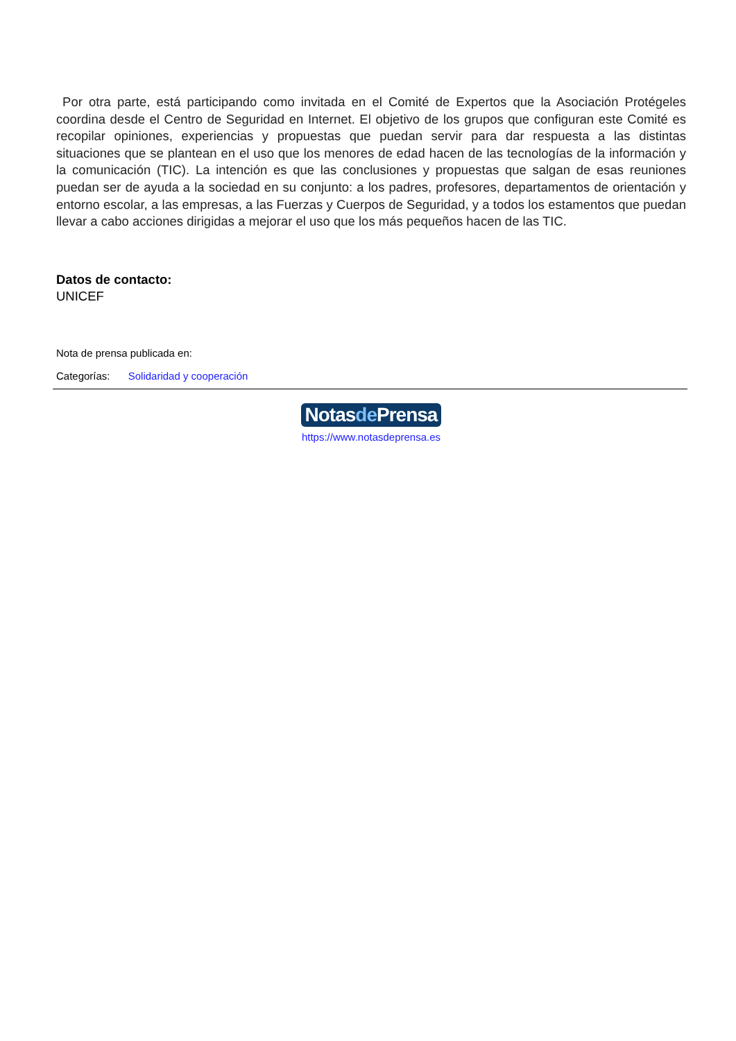Por otra parte, está participando como invitada en el Comité de Expertos que la Asociación Protégeles coordina desde el Centro de Seguridad en Internet. El objetivo de los grupos que configuran este Comité es recopilar opiniones, experiencias y propuestas que puedan servir para dar respuesta a las distintas situaciones que se plantean en el uso que los menores de edad hacen de las tecnologías de la información y la comunicación (TIC). La intención es que las conclusiones y propuestas que salgan de esas reuniones puedan ser de ayuda a la sociedad en su conjunto: a los padres, profesores, departamentos de orientación y entorno escolar, a las empresas, a las Fuerzas y Cuerpos de Seguridad, y a todos los estamentos que puedan llevar a cabo acciones dirigidas a mejorar el uso que los más pequeños hacen de las TIC.
Datos de contacto:
UNICEF
Nota de prensa publicada en:
Categorías: Solidaridad y cooperación
Notasde Prensa
https://www.notasdeprensa.es